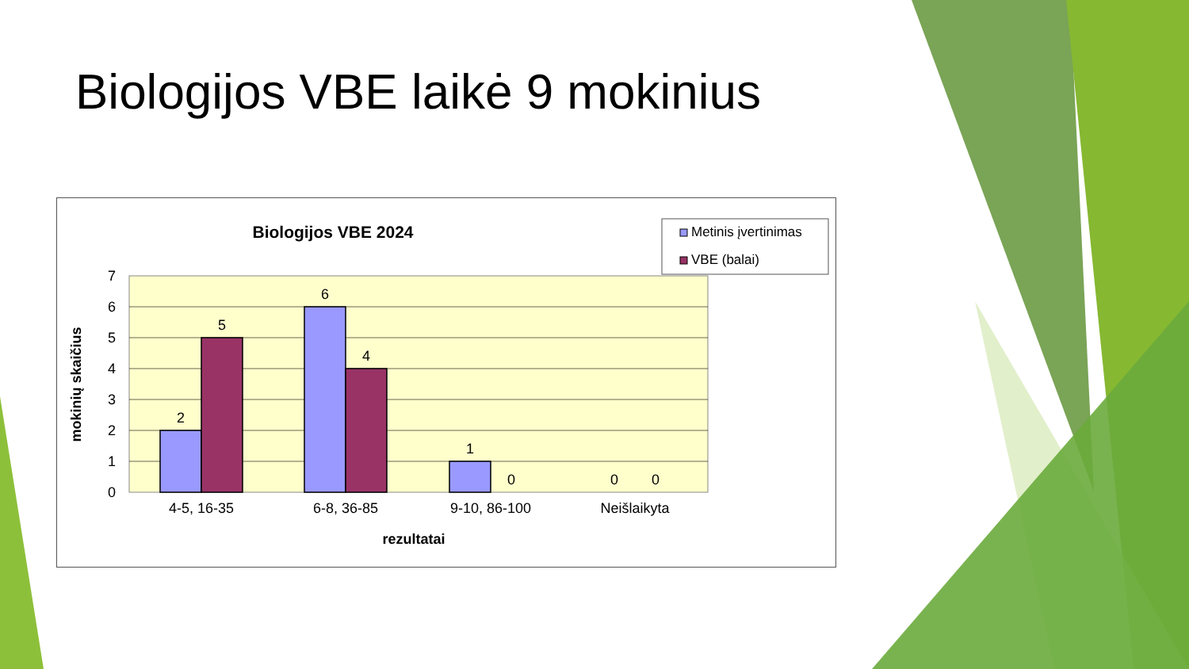Biologijos VBE laikė 9 mokinius
Biologijos VBE 2024
Metinis įvertinimas
VBE (balai)
2
5
6
4
1
0
0
0
0
1
2
3
4
5
6
7
4-5, 16-35
6-8, 36-85
9-10, 86-100
Neišlaikyta
rezultatai
mokinių skaičius